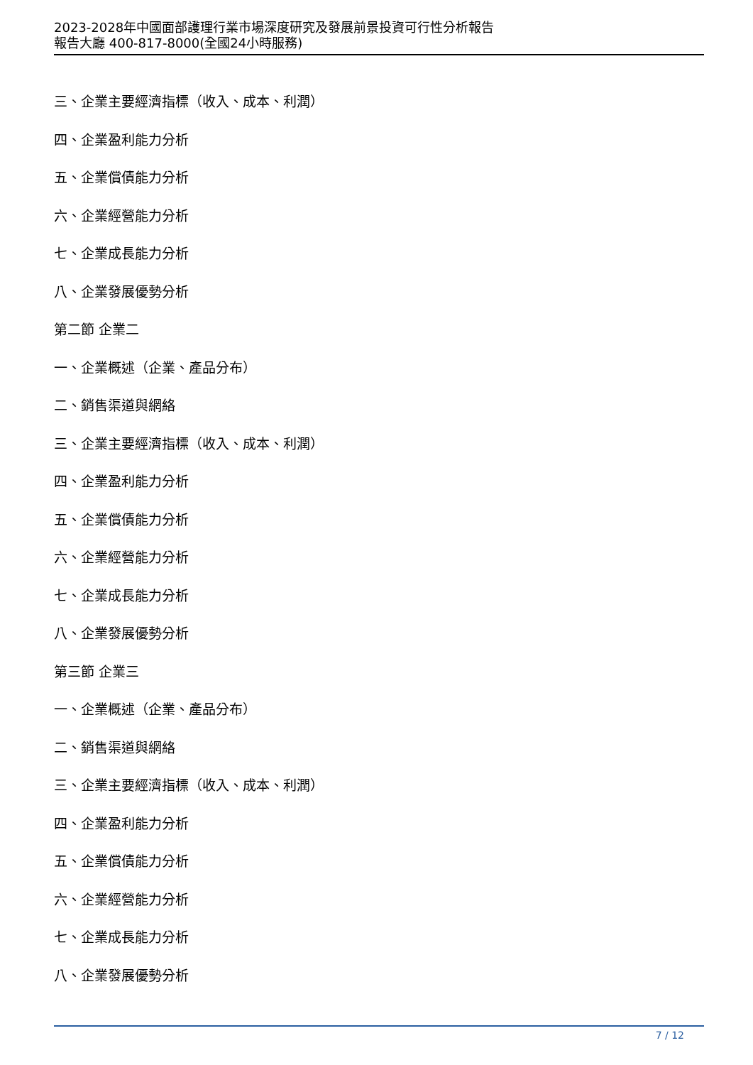2023-2028年中國面部護理行業市場深度研究及發展前景投資可行性分析報告
報告大廳 400-817-8000(全國24小時服務)
三、企業主要經濟指標（收入、成本、利潤）
四、企業盈利能力分析
五、企業償債能力分析
六、企業經營能力分析
七、企業成長能力分析
八、企業發展優勢分析
第二節 企業二
一、企業概述（企業、產品分布）
二、銷售渠道與網絡
三、企業主要經濟指標（收入、成本、利潤）
四、企業盈利能力分析
五、企業償債能力分析
六、企業經營能力分析
七、企業成長能力分析
八、企業發展優勢分析
第三節 企業三
一、企業概述（企業、產品分布）
二、銷售渠道與網絡
三、企業主要經濟指標（收入、成本、利潤）
四、企業盈利能力分析
五、企業償債能力分析
六、企業經營能力分析
七、企業成長能力分析
八、企業發展優勢分析
7 / 12